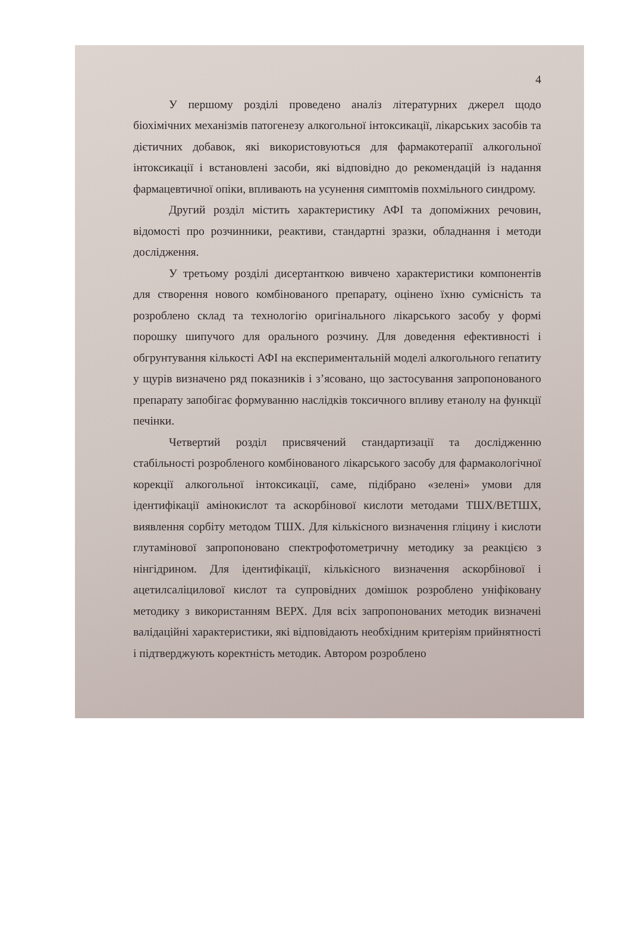4
У першому розділі проведено аналіз літературних джерел щодо біохімічних механізмів патогенезу алкогольної інтоксикації, лікарських засобів та дієтичних добавок, які використовуються для фармакотерапії алкогольної інтоксикації і встановлені засоби, які відповідно до рекомендацій із надання фармацевтичної опіки, впливають на усунення симптомів похмільного синдрому.
Другий розділ містить характеристику АФІ та допоміжних речовин, відомості про розчинники, реактиви, стандартні зразки, обладнання і методи дослідження.
У третьому розділі дисертанткою вивчено характеристики компонентів для створення нового комбінованого препарату, оцінено їхню сумісність та розроблено склад та технологію оригінального лікарського засобу у формі порошку шипучого для орального розчину. Для доведення ефективності і обгрунтування кількості АФІ на експериментальній моделі алкогольного гепатиту у щурів визначено ряд показників і з’ясовано, що застосування запропонованого препарату запобігає формуванню наслідків токсичного впливу етанолу на функції печінки.
Четвертий розділ присвячений стандартизації та дослідженню стабільності розробленого комбінованого лікарського засобу для фармакологічної корекції алкогольної інтоксикації, саме, підібрано «зелені» умови для ідентифікації амінокислот та аскорбінової кислоти методами ТШХ/ВЕТШХ, виявлення сорбіту методом ТШХ. Для кількісного визначення гліцину і кислоти глутамінової запропоновано спектрофотометричну методику за реакцією з нінгідрином. Для ідентифікації, кількісного визначення аскорбінової і ацетилсаліцилової кислот та супровідних домішок розроблено уніфіковану методику з використанням ВЕРХ. Для всіх запропонованих методик визначені валідаційні характеристики, які відповідають необхідним критеріям прийнятності і підтверджують коректність методик. Автором розроблено